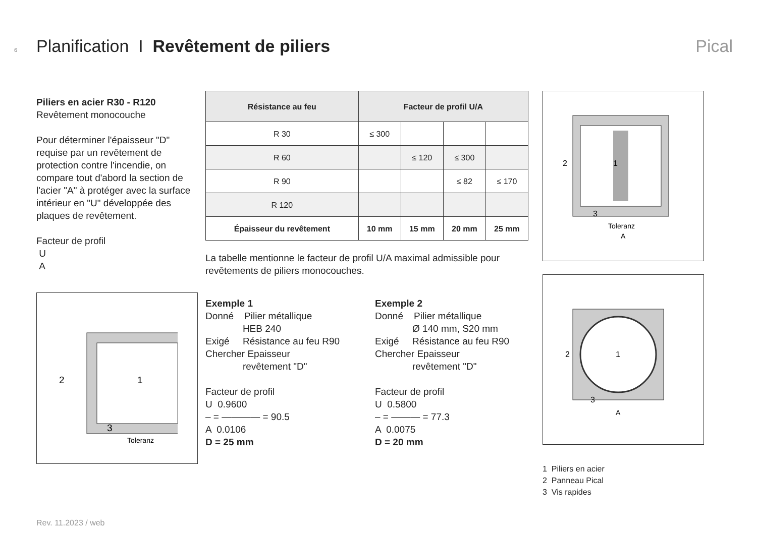6 Planification I Revêtement de piliers Pical
Piliers en acier R30 - R120
Revêtement monocouche
Pour déterminer l'épaisseur "D" requise par un revêtement de protection contre l'incendie, on compare tout d'abord la section de l'acier "A" à protéger avec la surface intérieur en "U" développée des plaques de revêtement.
Facteur de profil
U
A
2
1
3
Toleranz
| Résistance au feu | Facteur de profil U/A | | | |
| --- | --- | --- | --- | --- |
| R 30 | ≤ 300 | | | |
| R 60 | | ≤ 120 | ≤ 300 | |
| R 90 | | | ≤ 82 | ≤ 170 |
| R 120 | | | | |
| Épaisseur du revêtement | 10 mm | 15 mm | 20 mm | 25 mm |
La tabelle mentionne le facteur de profil U/A maximal admissible pour revêtements de piliers monocouches.
Exemple 1
Donné Pilier métallique
HEB 240
Exigé Résistance au feu R90
Chercher Epaisseur
revêtement "D"
Facteur de profil
U 0.9600
– = ———— = 90.5
A 0.0106
D = 25 mm
Exemple 2
Donné Pilier métallique
Ø 140 mm, S20 mm
Exigé Résistance au feu R90
Chercher Epaisseur
revêtement "D"
Facteur de profil
U 0.5800
– = ——— = 77.3
A 0.0075
D = 20 mm
2
1
3
Toleranz
A
2
1
3
A
1 Piliers en acier
2 Panneau Pical
3 Vis rapides
Rev. 11.2023 / web